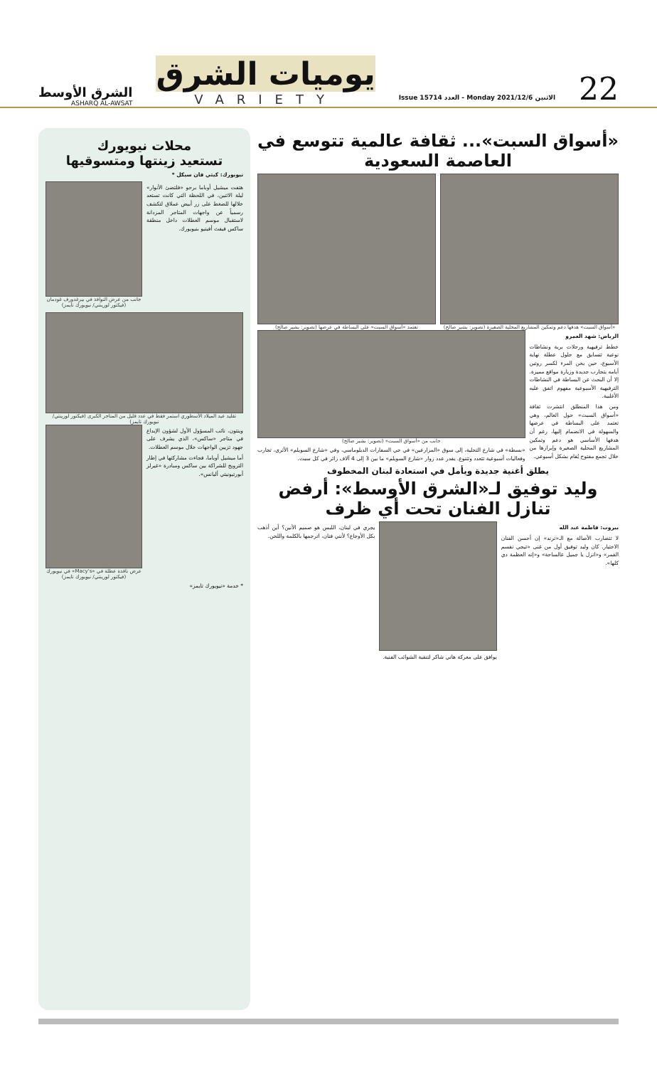الشرق الأوسط
ASHARQ AL-AWSAT
يوميات الشرق
VARIETY
Issue 15714 العدد - Monday 2021/12/6 الاثنين
22
«أسواق السبت»... ثقافة عالمية تتوسع في العاصمة السعودية
«أسواق السبت» هدفها دعم وتمكين المشاريع المحلية الصغيرة (تصوير: بشير صالح)
تعتمد «أسواق السبت» على البساطة في عرضها (تصوير: بشير صالح)
الرياض: شهد العمرو
خطط ترفيهية ورحلات برية ونشاطات نوعية تتسابق مع حلول عطلة نهاية الأسبوع، حين يحن المرء لكسر روتين أيامه بتجارب جديدة وزيارة مواقع مميزة. إلا أن البحث عن البساطة في النشاطات الترفيهية الأسبوعية مفهوم اتفق عليه الأغلبية.
ومن هذا المنطلق انتشرت ثقافة «أسواق السبت» حول العالم، وهي تعتمد على البساطة في عرضها والسهولة في الانضمام إليها، رغم أن هدفها الأساسي هو دعم وتمكين المشاريع المحلية الصغيرة وإبرازها من خلال تجمع مفتوح يُقام بشكل أسبوعي.
جانب من «أسواق السبت» (تصوير: بشير صالح)
«بسطة» في شارع التحلية، إلى سوق «المزارعين» في حي السفارات الدبلوماسي، وفي «شارع السويلم» الأثري، تجارب وفعاليات أسبوعية تتعدد وتتنوع. يقدر عدد زوار «شارع السويلم» ما بين 3 إلى 4 آلاف زائر في كل سبت.
يطلق أغنية جديدة ويأمل في استعادة لبنان المخطوف
وليد توفيق لـ«الشرق الأوسط»: أرفض تنازل الفنان تحت أي ظرف
بيروت: فاطمة عبد الله
لا تتضارب الأصالة مع الـ«ترند» إن أحسن الفنان الاختيار. كان وليد توفيق أول من غنى «تيجي نقسم القمر» و«انزل يا جميل عالساحة» و«إنه العظمة دي كلها».
يوافق على معركة هاني شاكر لتنقية الشوائب الفنية.
يجري في لبنان، اللبس هو صميم الأنين؟ أين أذهب بكل الأوجاع؟ لأنني فنان، اترجمها بالكلمة واللحن.
محلات نيويورك
تستعيد زينتها ومتسوقيها
نيويورك: كيتي فان سيكل *
هتفت ميشيل أوباما برحو «فلتضئ الأنوار» ليلة الاثنين، في اللحظة التي كانت تستعد خلالها للضغط على زر أبيض عملاق لتكشف رسمياً عن واجهات المتاجر المزدانة لاستقبال موسم العطلات داخل منطقة ساكس فيفث أفينيو بنيويورك.
جانب من عرض النوافذ في بيرغدورف غودمان (فيكتور لورينتي/ نيويورك تايمز)
تقليد عيد الميلاد الأسطوري استمر فقط في عدد قليل من المتاجر الكبرى (فيكتور لورينتي/ نيويورك تايمز)
وينتون، نائب المسؤول الأول لشؤون الإبداع في متاجر «ساكس»، الذي يشرف على جهود تزيين الواجهات خلال موسم العطلات.
أما ميشيل أوباما، فجاءت مشاركتها في إطار الترويج للشراكة بين ساكس ومبادرة «غيرلز أبورتيونيتي أليانس».
عرض نافذة عطلة في «Macy's» في نيويورك (فيكتور لورينتي/ نيويورك تايمز)
* خدمة «نيويورك تايمز»